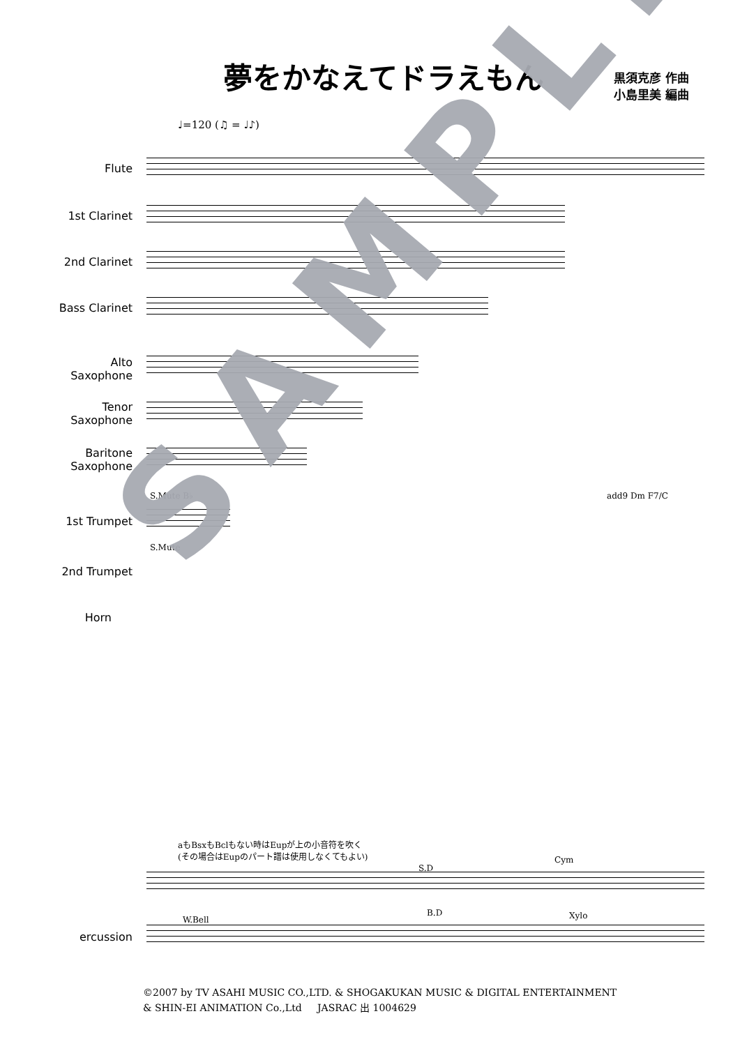夢をかなえてドラえもん
黒須克彦 作曲
小島里美 編曲
♩=120 (♫ = ♩♪)
Flute
1st Clarinet
2nd Clarinet
Bass Clarinet
Alto
Saxophone
Tenor
Saxophone
Baritone
Saxophone
S.Mute B♭
1st Trumpet
S.Mute
2nd Trumpet
add9 Dm F7/C
Horn
aもBsxもBclもない時はEupが上の小音符を吹く
(その場合はEupのパート譜は使用しなくてもよい)
S.D
Cym
B.D
W.Bell Xylo
ercussion
SAMPLE
©2007 by TV ASAHI MUSIC CO.,LTD. & SHOGAKUKAN MUSIC & DIGITAL ENTERTAINMENT
& SHIN-EI ANIMATION Co.,Ltd JASRAC 出 1004629